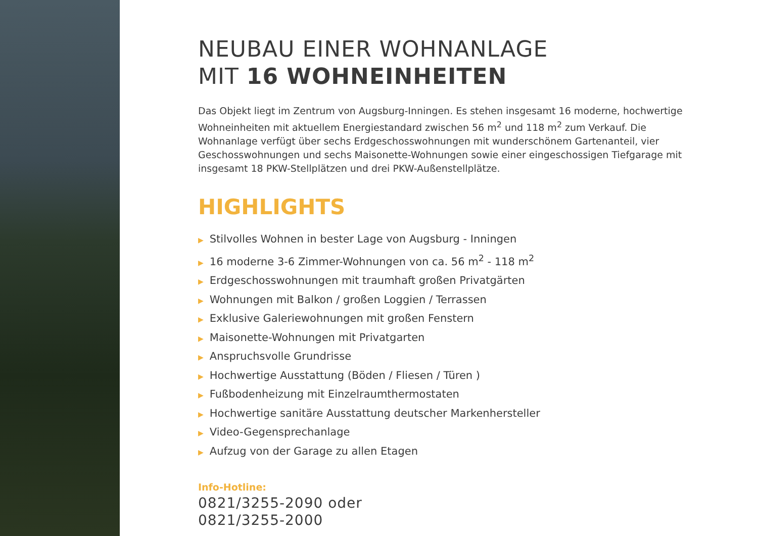NEUBAU EINER WOHNANLAGE
MIT 16 WOHNEINHEITEN
Das Objekt liegt im Zentrum von Augsburg-Inningen. Es stehen insgesamt 16 moderne, hochwertige Wohneinheiten mit aktuellem Energiestandard zwischen 56 m<sup>2</sup> und 118 m<sup>2</sup> zum Verkauf. Die Wohnanlage verfügt über sechs Erdgeschosswohnungen mit wunderschönem Gartenanteil, vier Geschosswohnungen und sechs Maisonette-Wohnungen sowie einer eingeschossigen Tiefgarage mit insgesamt 18 PKW-Stellplätzen und drei PKW-Außenstellplätze.
HIGHLIGHTS
▶ Stilvolles Wohnen in bester Lage von Augsburg - Inningen
▶ 16 moderne 3-6 Zimmer-Wohnungen von ca. 56 m<sup>2</sup> - 118 m<sup>2</sup>
▶ Erdgeschosswohnungen mit traumhaft großen Privatgärten
▶ Wohnungen mit Balkon / großen Loggien / Terrassen
▶ Exklusive Galeriewohnungen mit großen Fenstern
▶ Maisonette-Wohnungen mit Privatgarten
▶ Anspruchsvolle Grundrisse
▶ Hochwertige Ausstattung (Böden / Fliesen / Türen )
▶ Fußbodenheizung mit Einzelraumthermostaten
▶ Hochwertige sanitäre Ausstattung deutscher Markenhersteller
▶ Video-Gegensprechanlage
▶ Aufzug von der Garage zu allen Etagen
Info-Hotline:
0821/3255-2090 oder
0821/3255-2000